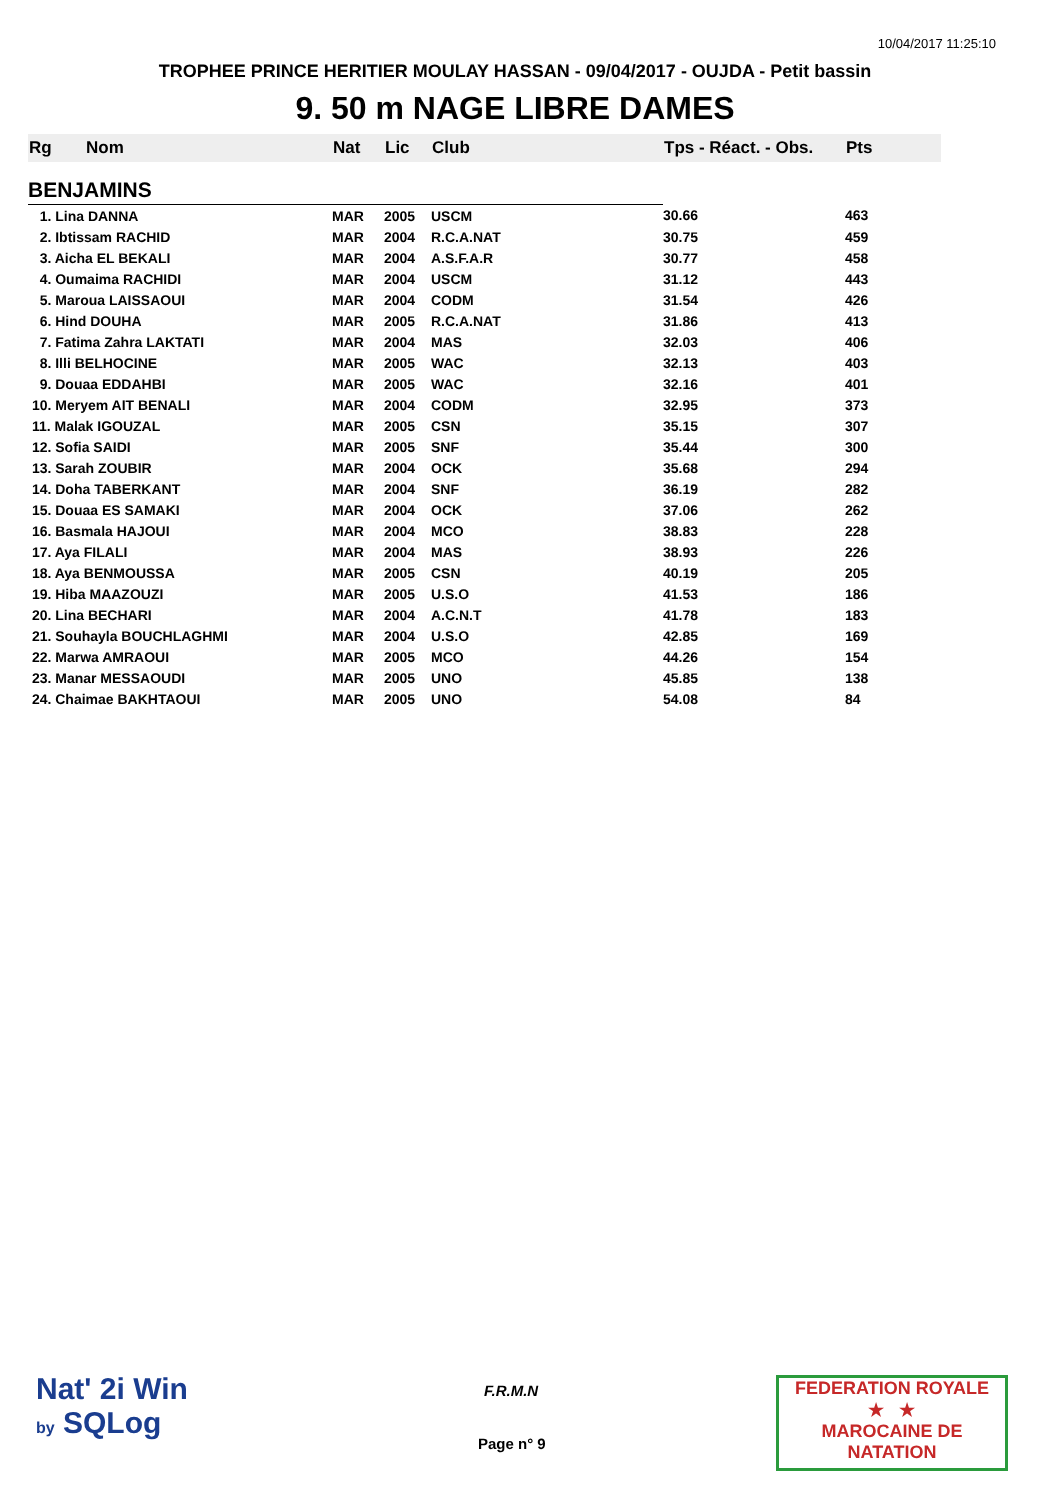10/04/2017 11:25:10
TROPHEE PRINCE HERITIER MOULAY HASSAN - 09/04/2017 - OUJDA - Petit bassin
9. 50 m NAGE LIBRE DAMES
| Rg | Nom | Nat | Lic | Club | Tps - Réact. - Obs. | Pts |
| --- | --- | --- | --- | --- | --- | --- |
| BENJAMINS | | | | | | |
| 1. Lina DANNA | | MAR | 2005 | USCM | 30.66 | 463 |
| 2. Ibtissam RACHID | | MAR | 2004 | R.C.A.NAT | 30.75 | 459 |
| 3. Aicha EL BEKALI | | MAR | 2004 | A.S.F.A.R | 30.77 | 458 |
| 4. Oumaima RACHIDI | | MAR | 2004 | USCM | 31.12 | 443 |
| 5. Maroua LAISSAOUI | | MAR | 2004 | CODM | 31.54 | 426 |
| 6. Hind DOUHA | | MAR | 2005 | R.C.A.NAT | 31.86 | 413 |
| 7. Fatima Zahra LAKTATI | | MAR | 2004 | MAS | 32.03 | 406 |
| 8. Illi BELHOCINE | | MAR | 2005 | WAC | 32.13 | 403 |
| 9. Douaa EDDAHBI | | MAR | 2005 | WAC | 32.16 | 401 |
| 10. Meryem AIT BENALI | | MAR | 2004 | CODM | 32.95 | 373 |
| 11. Malak IGOUZAL | | MAR | 2005 | CSN | 35.15 | 307 |
| 12. Sofia SAIDI | | MAR | 2005 | SNF | 35.44 | 300 |
| 13. Sarah ZOUBIR | | MAR | 2004 | OCK | 35.68 | 294 |
| 14. Doha TABERKANT | | MAR | 2004 | SNF | 36.19 | 282 |
| 15. Douaa ES SAMAKI | | MAR | 2004 | OCK | 37.06 | 262 |
| 16. Basmala HAJOUI | | MAR | 2004 | MCO | 38.83 | 228 |
| 17. Aya FILALI | | MAR | 2004 | MAS | 38.93 | 226 |
| 18. Aya BENMOUSSA | | MAR | 2005 | CSN | 40.19 | 205 |
| 19. Hiba MAAZOUZI | | MAR | 2005 | U.S.O | 41.53 | 186 |
| 20. Lina BECHARI | | MAR | 2004 | A.C.N.T | 41.78 | 183 |
| 21. Souhayla BOUCHLAGHMI | | MAR | 2004 | U.S.O | 42.85 | 169 |
| 22. Marwa AMRAOUI | | MAR | 2005 | MCO | 44.26 | 154 |
| 23. Manar MESSAOUDI | | MAR | 2005 | UNO | 45.85 | 138 |
| 24. Chaimae BAKHTAOUI | | MAR | 2005 | UNO | 54.08 | 84 |
Nat' 2i Win
by SQLog
F.R.M.N
Page n° 9
FEDERATION ROYALE
★ ★
MAROCAINE DE NATATION